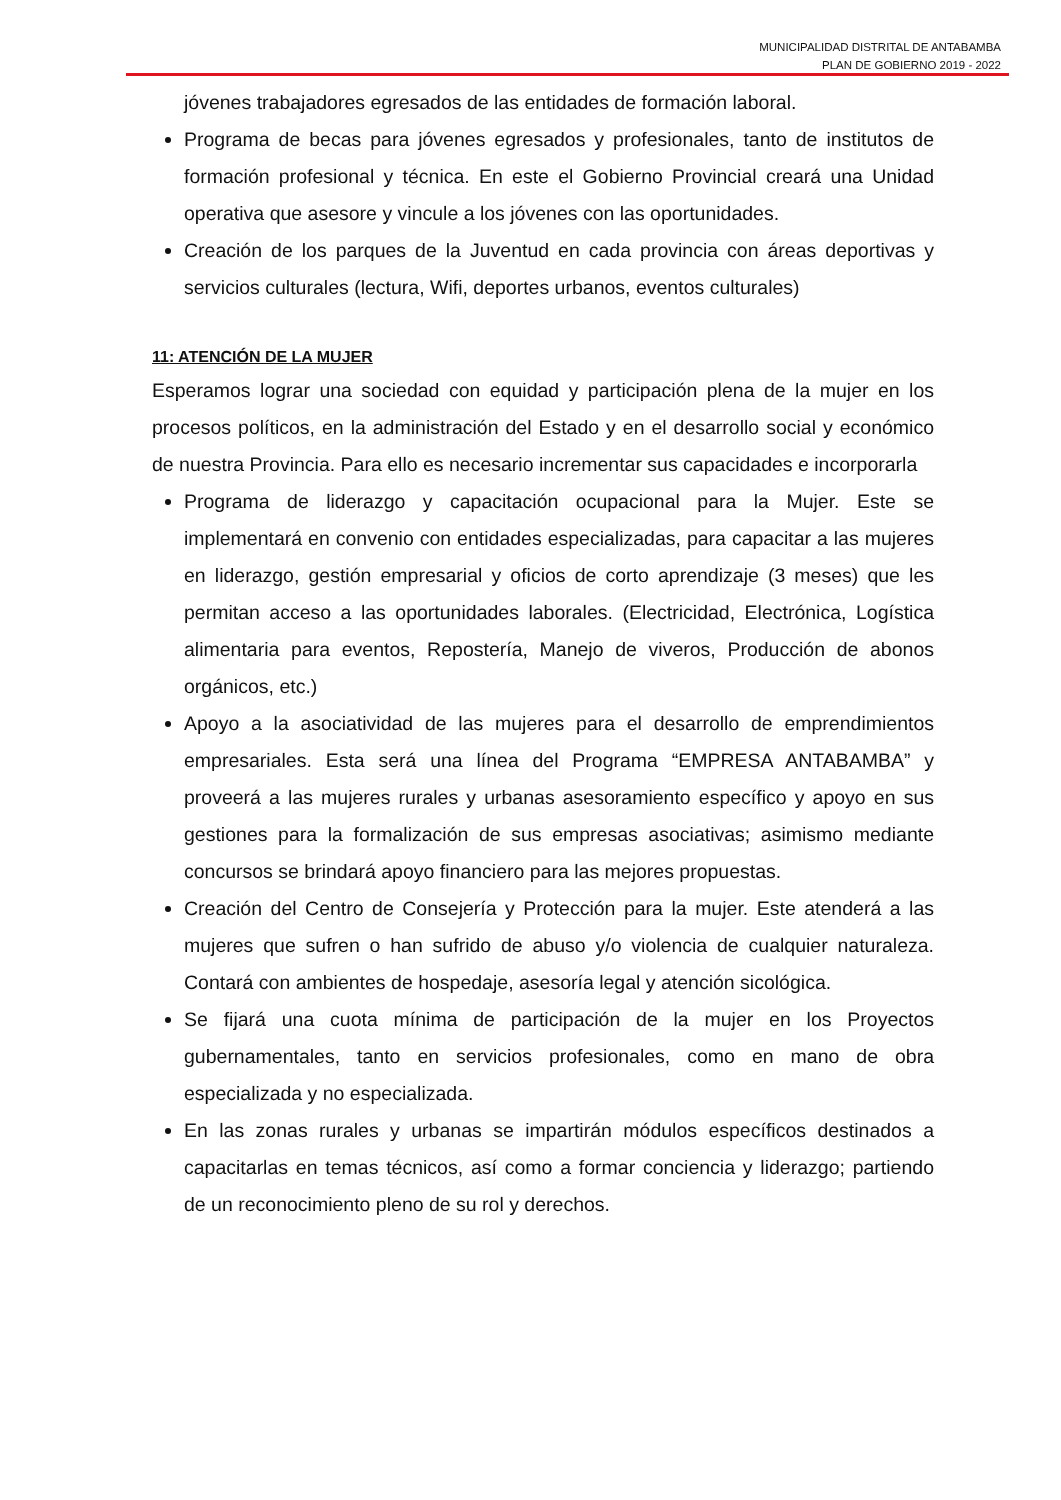MUNICIPALIDAD DISTRITAL DE ANTABAMBA
PLAN DE GOBIERNO 2019 - 2022
jóvenes trabajadores egresados de las entidades de formación laboral.
Programa de becas para jóvenes egresados y profesionales, tanto de institutos de formación profesional y técnica. En este el Gobierno Provincial creará una Unidad operativa que asesore y vincule a los jóvenes con las oportunidades.
Creación de los parques de la Juventud en cada provincia con áreas deportivas y servicios culturales (lectura, Wifi, deportes urbanos, eventos culturales)
11: ATENCIÓN DE LA MUJER
Esperamos lograr una sociedad con equidad y participación plena de la mujer en los procesos políticos, en la administración del Estado y en el desarrollo social y económico de nuestra Provincia. Para ello es necesario incrementar sus capacidades e incorporarla
Programa de liderazgo y capacitación ocupacional para la Mujer. Este se implementará en convenio con entidades especializadas, para capacitar a las mujeres en liderazgo, gestión empresarial y oficios de corto aprendizaje (3 meses) que les permitan acceso a las oportunidades laborales. (Electricidad, Electrónica, Logística alimentaria para eventos, Repostería, Manejo de viveros, Producción de abonos orgánicos, etc.)
Apoyo a la asociatividad de las mujeres para el desarrollo de emprendimientos empresariales. Esta será una línea del Programa “EMPRESA ANTABAMBA” y proveerá a las mujeres rurales y urbanas asesoramiento específico y apoyo en sus gestiones para la formalización de sus empresas asociativas; asimismo mediante concursos se brindará apoyo financiero para las mejores propuestas.
Creación del Centro de Consejería y Protección para la mujer. Este atenderá a las mujeres que sufren o han sufrido de abuso y/o violencia de cualquier naturaleza. Contará con ambientes de hospedaje, asesoría legal y atención sicológica.
Se fijará una cuota mínima de participación de la mujer en los Proyectos gubernamentales, tanto en servicios profesionales, como en mano de obra especializada y no especializada.
En las zonas rurales y urbanas se impartirán módulos específicos destinados a capacitarlas en temas técnicos, así como a formar conciencia y liderazgo; partiendo de un reconocimiento pleno de su rol y derechos.